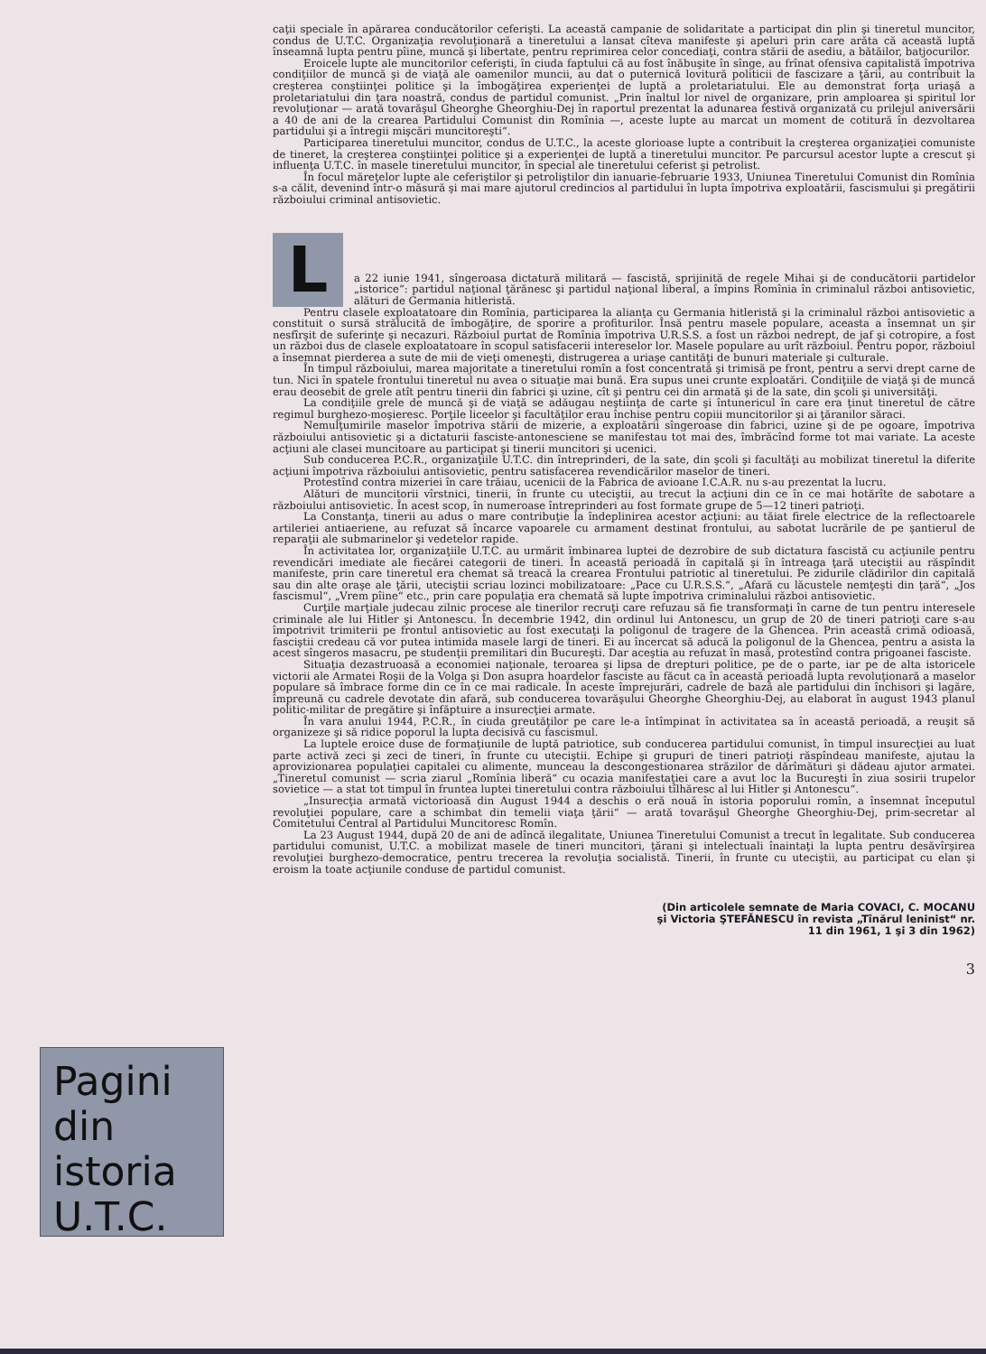caţii speciale în apărarea conducătorilor ceferişti. La această campanie de solidaritate a participat din plin şi tineretul muncitor, condus de U.T.C. Organizaţia revoluţionară a tineretului a lansat cîteva manifeste şi apeluri prin care arăta că această luptă înseamnă lupta pentru pîine, muncă şi libertate, pentru reprimirea celor concediaţi, contra stării de asediu, a bătăilor, batjocurilor.
Eroicele lupte ale muncitorilor ceferişti, în ciuda faptului că au fost înăbuşite în sînge, au frînat ofensiva capitalistă împotriva condiţiilor de muncă şi de viaţă ale oamenilor muncii, au dat o puternică lovitură politicii de fascizare a ţării, au contribuit la creşterea conştiinţei politice şi la îmbogăţirea experienţei de luptă a proletariatului. Ele au demonstrat forţa uriaşă a proletariatului din ţara noastră, condus de partidul comunist. „Prin înaltul lor nivel de organizare, prin amploarea şi spiritul lor revoluţionar — arată tovarăşul Gheorghe Gheorghiu-Dej în raportul prezentat la adunarea festivă organizată cu prilejul aniversării a 40 de ani de la crearea Partidului Comunist din Romînia —, aceste lupte au marcat un moment de cotitură în dezvoltarea partidului şi a întregii mişcări muncitoreşti“.
Participarea tineretului muncitor, condus de U.T.C., la aceste glorioase lupte a contribuit la creşterea organizaţiei comuniste de tineret, la creşterea conştiinţei politice şi a experienţei de luptă a tineretului muncitor. Pe parcursul acestor lupte a crescut şi influenţa U.T.C. în masele tineretului muncitor, în special ale tineretului ceferist şi petrolist.
În focul măreţelor lupte ale ceferiştilor şi petroliştilor din ianuarie-februarie 1933, Uniunea Tineretului Comunist din Romînia s-a călit, devenind într-o măsură şi mai mare ajutorul credincios al partidului în lupta împotriva exploatării, fascismului şi pregătirii războiului criminal antisovietic.
L
a 22 iunie 1941, sîngeroasa dictatură militară — fascistă, sprijinită de regele Mihai şi de conducătorii partidelor „istorice“: partidul naţional ţărănesc şi partidul naţional liberal, a împins Romînia în criminalul război antisovietic, alături de Germania hitleristă.
Pentru clasele exploatatoare din Romînia, participarea la alianţa cu Germania hitleristă şi la criminalul război antisovietic a constituit o sursă strălucită de îmbogăţire, de sporire a profiturilor. Însă pentru masele populare, aceasta a însemnat un şir nesfîrşit de suferinţe şi necazuri. Războiul purtat de Romînia împotriva U.R.S.S. a fost un război nedrept, de jaf şi cotropire, a fost un război dus de clasele exploatatoare în scopul satisfacerii intereselor lor. Masele populare au urît războiul. Pentru popor, războiul a însemnat pierderea a sute de mii de vieţi omeneşti, distrugerea a uriaşe cantităţi de bunuri materiale şi culturale.
În timpul războiului, marea majoritate a tineretului romîn a fost concentrată şi trimisă pe front, pentru a servi drept carne de tun. Nici în spatele frontului tineretul nu avea o situaţie mai bună. Era supus unei crunte exploatări. Condiţiile de viaţă şi de muncă erau deosebit de grele atît pentru tinerii din fabrici şi uzine, cît şi pentru cei din armată şi de la sate, din şcoli şi universităţi.
La condiţiile grele de muncă şi de viaţă se adăugau neştiinţa de carte şi întunericul în care era ţinut tineretul de către regimul burghezo-moşieresc. Porţile liceelor şi facultăţilor erau închise pentru copiii muncitorilor şi ai ţăranilor săraci.
Nemulţumirile maselor împotriva stării de mizerie, a exploatării sîngeroase din fabrici, uzine şi de pe ogoare, împotriva războiului antisovietic şi a dictaturii fasciste-antonesciene se manifestau tot mai des, îmbrăcînd forme tot mai variate. La aceste acţiuni ale clasei muncitoare au participat şi tinerii muncitori şi ucenici.
Sub conducerea P.C.R., organizaţiile U.T.C. din întreprinderi, de la sate, din şcoli şi facultăţi au mobilizat tineretul la diferite acţiuni împotriva războiului antisovietic, pentru satisfacerea revendicărilor maselor de tineri.
Protestînd contra mizeriei în care trăiau, ucenicii de la Fabrica de avioane I.C.A.R. nu s-au prezentat la lucru.
Alături de muncitorii vîrstnici, tinerii, în frunte cu uteciştii, au trecut la acţiuni din ce în ce mai hotărîte de sabotare a războiului antisovietic. În acest scop, în numeroase întreprinderi au fost formate grupe de 5—12 tineri patrioţi.
La Constanţa, tinerii au adus o mare contribuţie la îndeplinirea acestor acţiuni: au tăiat firele electrice de la reflectoarele artileriei antiaeriene, au refuzat să încarce vapoarele cu armament destinat frontului, au sabotat lucrările de pe şantierul de reparaţii ale submarinelor şi vedetelor rapide.
În activitatea lor, organizaţiile U.T.C. au urmărit îmbinarea luptei de dezrobire de sub dictatura fascistă cu acţiunile pentru revendicări imediate ale fiecărei categorii de tineri. În această perioadă în capitală şi în întreaga ţară uteciştii au răspîndit manifeste, prin care tineretul era chemat să treacă la crearea Frontului patriotic al tineretului. Pe zidurile clădirilor din capitală sau din alte oraşe ale ţării, uteciştii scriau lozinci mobilizatoare: „Pace cu U.R.S.S.“, „Afară cu lăcustele nemţeşti din ţară“, „Jos fascismul“, „Vrem pîine“ etc., prin care populaţia era chemată să lupte împotriva criminalului război antisovietic.
Curţile marţiale judecau zilnic procese ale tinerilor recruţi care refuzau să fie transformaţi în carne de tun pentru interesele criminale ale lui Hitler şi Antonescu. În decembrie 1942, din ordinul lui Antonescu, un grup de 20 de tineri patrioţi care s-au împotrivit trimiterii pe frontul antisovietic au fost executaţi la poligonul de tragere de la Ghencea. Prin această crimă odioasă, fasciştii credeau că vor putea intimida masele largi de tineri. Ei au încercat să aducă la poligonul de la Ghencea, pentru a asista la acest sîngeros masacru, pe studenţii premilitari din Bucureşti. Dar aceştia au refuzat în masă, protestînd contra prigoanei fasciste.
Situaţia dezastruoasă a economiei naţionale, teroarea şi lipsa de drepturi politice, pe de o parte, iar pe de alta istoricele victorii ale Armatei Roşii de la Volga şi Don asupra hoardelor fasciste au făcut ca în această perioadă lupta revoluţionară a maselor populare să îmbrace forme din ce în ce mai radicale. În aceste împrejurări, cadrele de bază ale partidului din închisori şi lagăre, împreună cu cadrele devotate din afară, sub conducerea tovarăşului Gheorghe Gheorghiu-Dej, au elaborat în august 1943 planul politic-militar de pregătire şi înfăptuire a insurecţiei armate.
În vara anului 1944, P.C.R., în ciuda greutăţilor pe care le-a întîmpinat în activitatea sa în această perioadă, a reuşit să organizeze şi să ridice poporul la lupta decisivă cu fascismul.
La luptele eroice duse de formaţiunile de luptă patriotice, sub conducerea partidului comunist, în timpul insurecţiei au luat parte activă zeci şi zeci de tineri, în frunte cu uteciştii. Echipe şi grupuri de tineri patrioţi răspîndeau manifeste, ajutau la aprovizionarea populaţiei capitalei cu alimente, munceau la descongestionarea străzilor de dărîmături şi dădeau ajutor armatei. „Tineretul comunist — scria ziarul „Romînia liberă“ cu ocazia manifestaţiei care a avut loc la Bucureşti în ziua sosirii trupelor sovietice — a stat tot timpul în fruntea luptei tineretului contra războiului tîlhăresc al lui Hitler şi Antonescu“.
„Insurecţia armată victorioasă din August 1944 a deschis o eră nouă în istoria poporului romîn, a însemnat începutul revoluţiei populare, care a schimbat din temelii viaţa ţării“ — arată tovarăşul Gheorghe Gheorghiu-Dej, prim-secretar al Comitetului Central al Partidului Muncitoresc Romîn.
La 23 August 1944, după 20 de ani de adîncă ilegalitate, Uniunea Tineretului Comunist a trecut în legalitate. Sub conducerea partidului comunist, U.T.C. a mobilizat masele de tineri muncitori, ţărani şi intelectuali înaintaţi la lupta pentru desăvîrşirea revoluţiei burghezo-democratice, pentru trecerea la revoluţia socialistă. Tinerii, în frunte cu uteciştii, au participat cu elan şi eroism la toate acţiunile conduse de partidul comunist.
(Din articolele semnate de Maria COVACI, C. MOCANU şi Victoria ŞTEFĂNESCU în revista „Tînărul leninist“ nr. 11 din 1961, 1 şi 3 din 1962)
3
Pagini
din
istoria
U.T.C.